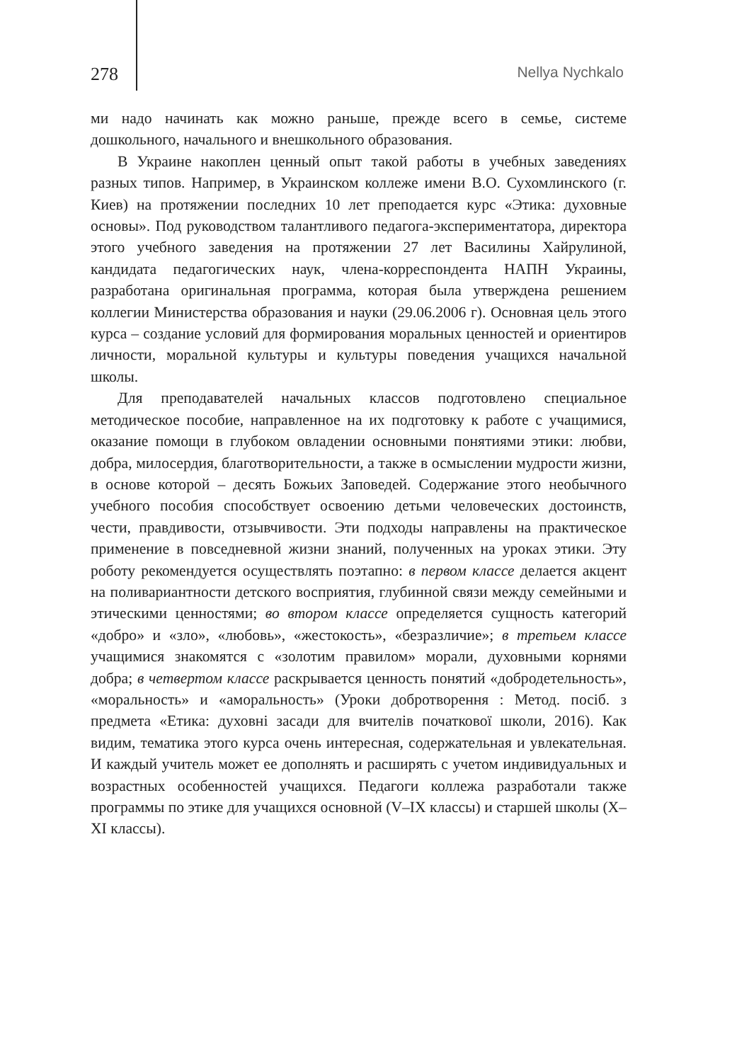278 Nellya Nychkalo
ми надо начинать как можно раньше, прежде всего в семье, системе дошкольного, начального и внешкольного образования.
В Украине накоплен ценный опыт такой работы в учебных заведениях разных типов. Например, в Украинском коллеже имени В.О. Сухомлинского (г. Киев) на протяжении последних 10 лет преподается курс «Этика: духовные основы». Под руководством талантливого педагога-экспериментатора, директора этого учебного заведения на протяжении 27 лет Василины Хайрулиной, кандидата педагогических наук, члена-корреспондента НАПН Украины, разработана оригинальная программа, которая была утверждена решением коллегии Министерства образования и науки (29.06.2006 г). Основная цель этого курса – создание условий для формирования моральных ценностей и ориентиров личности, моральной культуры и культуры поведения учащихся начальной школы.
Для преподавателей начальных классов подготовлено специальное методическое пособие, направленное на их подготовку к работе с учащимися, оказание помощи в глубоком овладении основными понятиями этики: любви, добра, милосердия, благотворительности, а также в осмыслении мудрости жизни, в основе которой – десять Божьих Заповедей. Содержание этого необычного учебного пособия способствует освоению детьми человеческих достоинств, чести, правдивости, отзывчивости. Эти подходы направлены на практическое применение в повседневной жизни знаний, полученных на уроках этики. Эту роботу рекомендуется осуществлять поэтапно: в первом классе делается акцент на поливариантности детского восприятия, глубинной связи между семейными и этическими ценностями; во втором классе определяется сущность категорий «добро» и «зло», «любовь», «жестокость», «безразличие»; в третьем классе учащимися знакомятся с «золотим правилом» морали, духовными корнями добра; в четвертом классе раскрывается ценность понятий «добродетельность», «моральность» и «аморальность» (Уроки добротворення : Метод. посіб. з предмета «Етика: духовні засади для вчителів початкової школи, 2016). Как видим, тематика этого курса очень интересная, содержательная и увлекательная. И каждый учитель может ее дополнять и расширять с учетом индивидуальных и возрастных особенностей учащихся. Педагоги коллежа разработали также программы по этике для учащихся основной (V–IX классы) и старшей школы (X–XI классы).